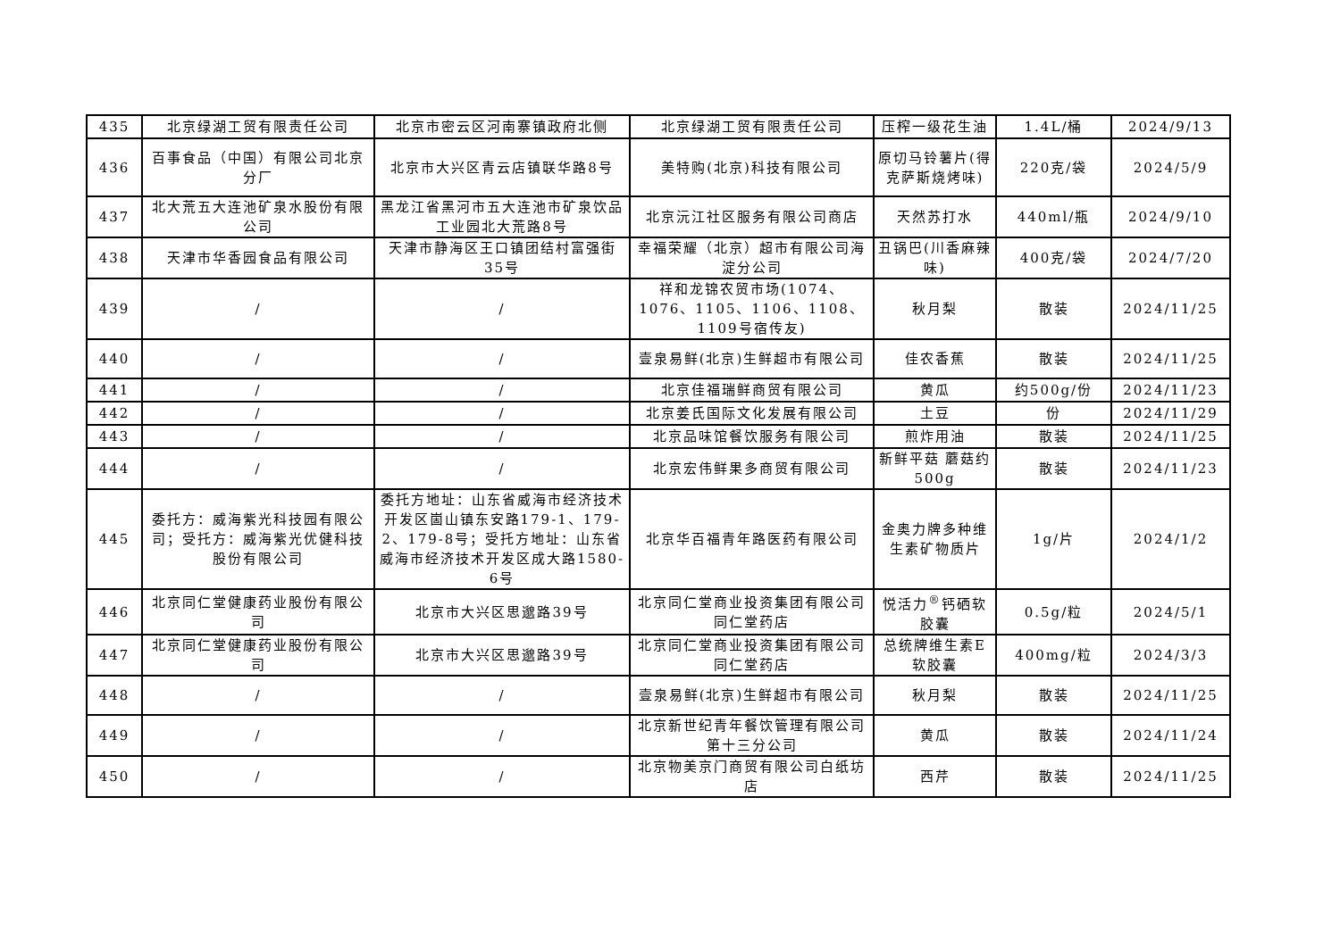| 435 | 北京绿湖工贸有限责任公司 | 北京市密云区河南寨镇政府北侧 | 北京绿湖工贸有限责任公司 | 压榨一级花生油 | 1.4L/桶 | 2024/9/13 |
| 436 | 百事食品（中国）有限公司北京分厂 | 北京市大兴区青云店镇联华路8号 | 美特购(北京)科技有限公司 | 原切马铃薯片(得克萨斯烧烤味) | 220克/袋 | 2024/5/9 |
| 437 | 北大荒五大连池矿泉水股份有限公司 | 黑龙江省黑河市五大连池市矿泉饮品工业园北大荒路8号 | 北京沅江社区服务有限公司商店 | 天然苏打水 | 440ml/瓶 | 2024/9/10 |
| 438 | 天津市华香园食品有限公司 | 天津市静海区王口镇团结村富强街35号 | 幸福荣耀（北京）超市有限公司海淀分公司 | 丑锅巴(川香麻辣味) | 400克/袋 | 2024/7/20 |
| 439 | / | / | 祥和龙锦农贸市场(1074、1076、1105、1106、1108、1109号宿传友) | 秋月梨 | 散装 | 2024/11/25 |
| 440 | / | / | 壹泉易鲜(北京)生鲜超市有限公司 | 佳农香蕉 | 散装 | 2024/11/25 |
| 441 | / | / | 北京佳福瑞鲜商贸有限公司 | 黄瓜 | 约500g/份 | 2024/11/23 |
| 442 | / | / | 北京姜氏国际文化发展有限公司 | 土豆 | 份 | 2024/11/29 |
| 443 | / | / | 北京品味馆餐饮服务有限公司 | 煎炸用油 | 散装 | 2024/11/25 |
| 444 | / | / | 北京宏伟鲜果多商贸有限公司 | 新鲜平菇 蘑菇约500g | 散装 | 2024/11/23 |
| 445 | 委托方：威海紫光科技园有限公司；受托方：威海紫光优健科技股份有限公司 | 委托方地址：山东省威海市经济技术开发区崮山镇东安路179-1、179-2、179-8号；受托方地址：山东省威海市经济技术开发区成大路1580-6号 | 北京华百福青年路医药有限公司 | 金奥力牌多种维生素矿物质片 | 1g/片 | 2024/1/2 |
| 446 | 北京同仁堂健康药业股份有限公司 | 北京市大兴区思邈路39号 | 北京同仁堂商业投资集团有限公司同仁堂药店 | 悦活力<sup>®</sup>钙硒软胶囊 | 0.5g/粒 | 2024/5/1 |
| 447 | 北京同仁堂健康药业股份有限公司 | 北京市大兴区思邈路39号 | 北京同仁堂商业投资集团有限公司同仁堂药店 | 总统牌维生素E软胶囊 | 400mg/粒 | 2024/3/3 |
| 448 | / | / | 壹泉易鲜(北京)生鲜超市有限公司 | 秋月梨 | 散装 | 2024/11/25 |
| 449 | / | / | 北京新世纪青年餐饮管理有限公司第十三分公司 | 黄瓜 | 散装 | 2024/11/24 |
| 450 | / | / | 北京物美京门商贸有限公司白纸坊店 | 西芹 | 散装 | 2024/11/25 |